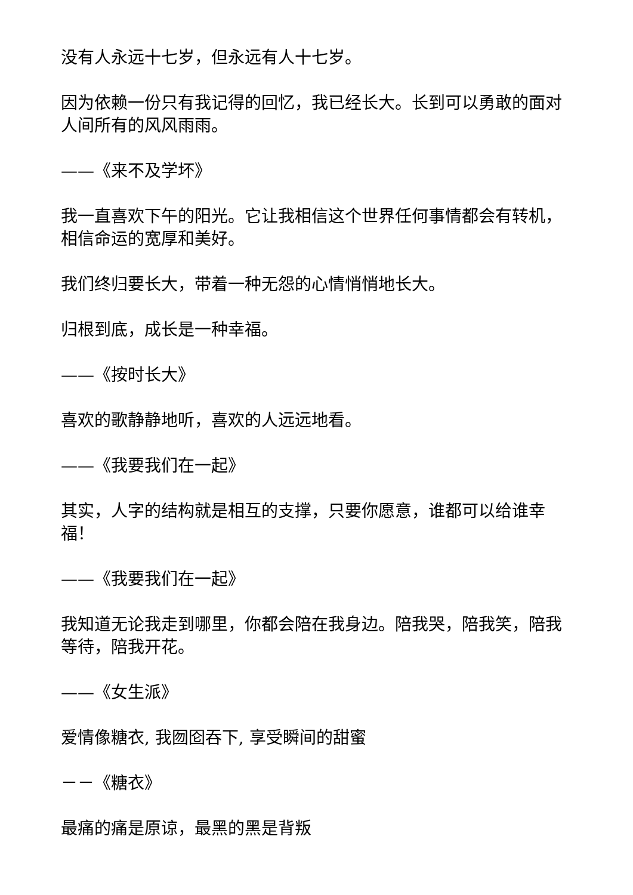没有人永远十七岁，但永远有人十七岁。
因为依赖一份只有我记得的回忆，我已经长大。长到可以勇敢的面对人间所有的风风雨雨。
——《来不及学坏》
我一直喜欢下午的阳光。它让我相信这个世界任何事情都会有转机，相信命运的宽厚和美好。
我们终归要长大，带着一种无怨的心情悄悄地长大。
归根到底，成长是一种幸福。
——《按时长大》
喜欢的歌静静地听，喜欢的人远远地看。
——《我要我们在一起》
其实，人字的结构就是相互的支撑，只要你愿意，谁都可以给谁幸福！
——《我要我们在一起》
我知道无论我走到哪里，你都会陪在我身边。陪我哭，陪我笑，陪我等待，陪我开花。
——《女生派》
爱情像糖衣, 我囫囵吞下, 享受瞬间的甜蜜
－－《糖衣》
最痛的痛是原谅，最黑的黑是背叛